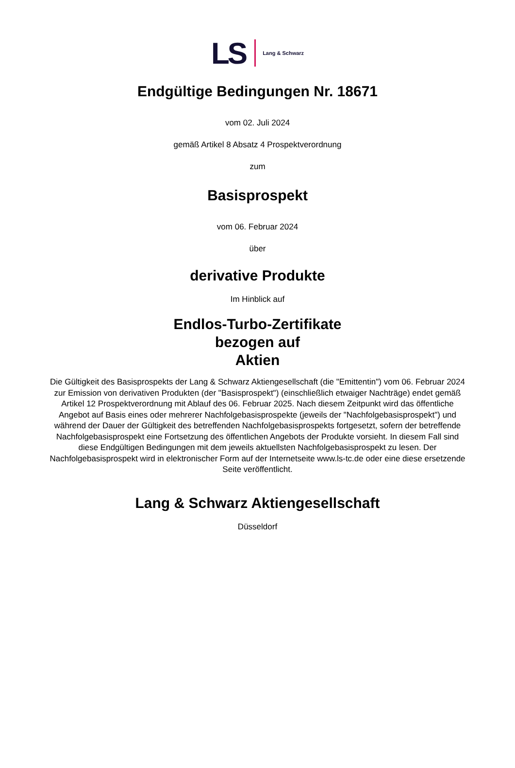LS Lang & Schwarz
Endgültige Bedingungen Nr. 18671
vom 02. Juli 2024
gemäß Artikel 8 Absatz 4 Prospektverordnung
zum
Basisprospekt
vom 06. Februar 2024
über
derivative Produkte
Im Hinblick auf
Endlos-Turbo-Zertifikate
bezogen auf
Aktien
Die Gültigkeit des Basisprospekts der Lang & Schwarz Aktiengesellschaft (die "Emittentin") vom 06. Februar 2024 zur Emission von derivativen Produkten (der "Basisprospekt") (einschließlich etwaiger Nachträge) endet gemäß Artikel 12 Prospektverordnung mit Ablauf des 06. Februar 2025. Nach diesem Zeitpunkt wird das öffentliche Angebot auf Basis eines oder mehrerer Nachfolgebasisprospekte (jeweils der "Nachfolgebasisprospekt") und während der Dauer der Gültigkeit des betreffenden Nachfolgebasisprospekts fortgesetzt, sofern der betreffende Nachfolgebasisprospekt eine Fortsetzung des öffentlichen Angebots der Produkte vorsieht. In diesem Fall sind diese Endgültigen Bedingungen mit dem jeweils aktuellsten Nachfolgebasisprospekt zu lesen. Der Nachfolgebasisprospekt wird in elektronischer Form auf der Internetseite www.ls-tc.de oder eine diese ersetzende Seite veröffentlicht.
Lang & Schwarz Aktiengesellschaft
Düsseldorf